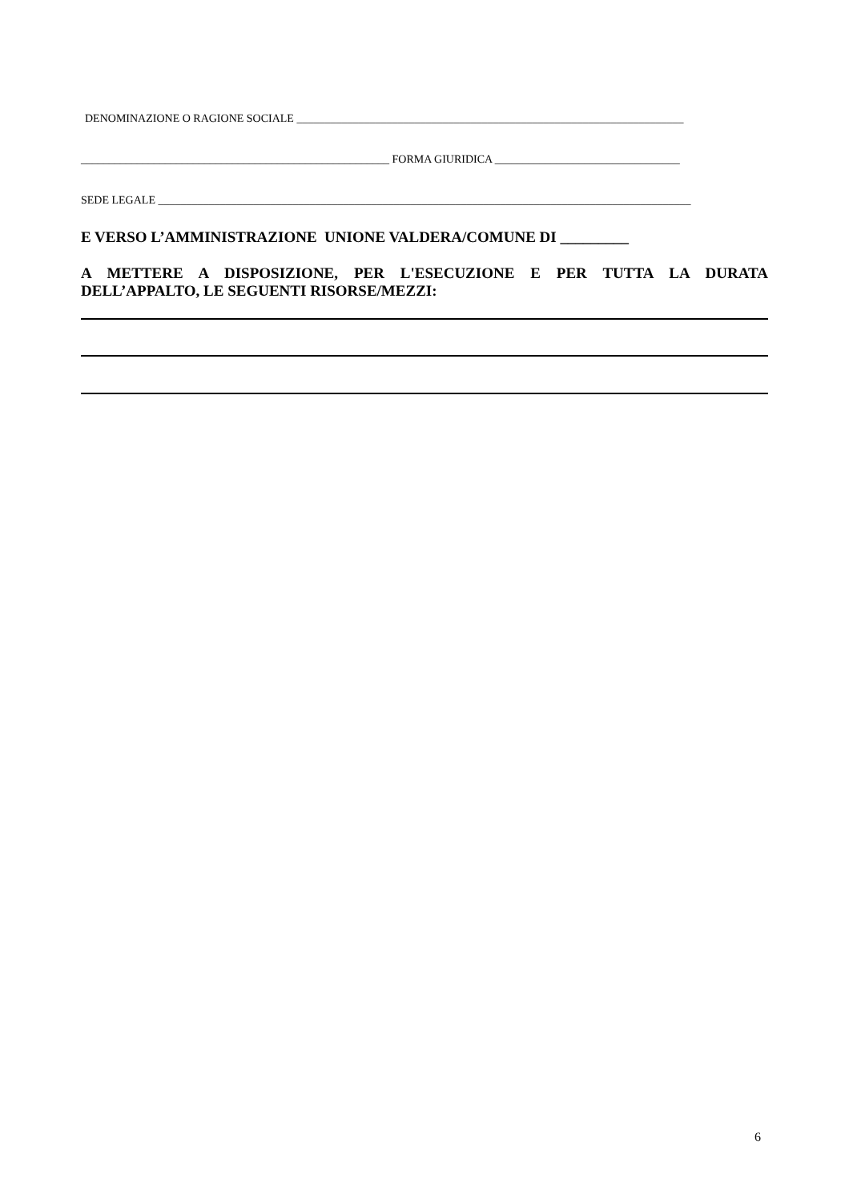DENOMINAZIONE O RAGIONE SOCIALE _____________________________________________________________________
_______________________________________________________ FORMA GIURIDICA _________________________________
SEDE LEGALE _______________________________________________________________________________________________
E VERSO L’AMMINISTRAZIONE UNIONE VALDERA/COMUNE DI _________
A METTERE A DISPOSIZIONE, PER L'ESECUZIONE E PER TUTTA LA DURATA DELL’APPALTO, LE SEGUENTI RISORSE/MEZZI:
6